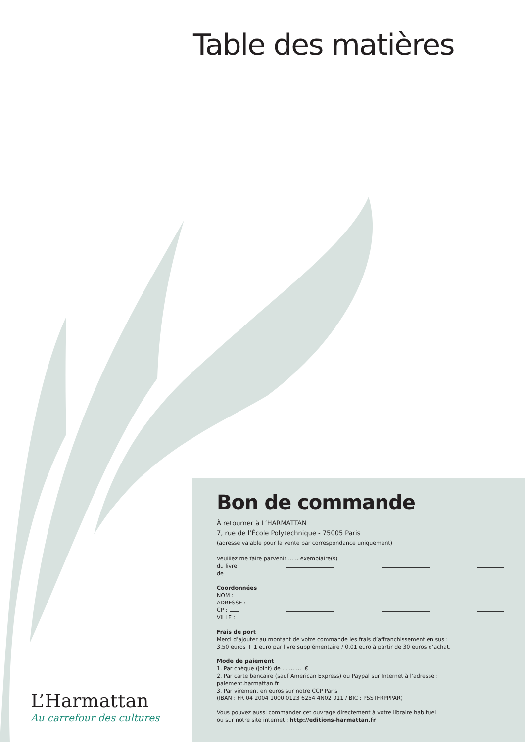Table des matières
Bon de commande
À retourner à L’HARMATTAN
7, rue de l’École Polytechnique - 75005 Paris
(adresse valable pour la vente par correspondance uniquement)
Veuillez me faire parvenir ...... exemplaire(s)
du livre
de
Coordonnées
NOM :
ADRESSE :
CP :
VILLE :
Frais de port
Merci d’ajouter au montant de votre commande les frais d’affranchissement en sus :
3,50 euros + 1 euro par livre supplémentaire / 0.01 euro à partir de 30 euros d’achat.
Mode de paiement
1. Par chèque (joint) de ............ €.
2. Par carte bancaire (sauf American Express) ou Paypal sur Internet à l’adresse :
paiement.harmattan.fr
3. Par virement en euros sur notre CCP Paris
(IBAN : FR 04 2004 1000 0123 6254 4N02 011 / BIC : PSSTFRPPPAR)
Vous pouvez aussi commander cet ouvrage directement à votre libraire habituel
ou sur notre site internet : http://editions-harmattan.fr
L’Harmattan
Au carrefour des cultures